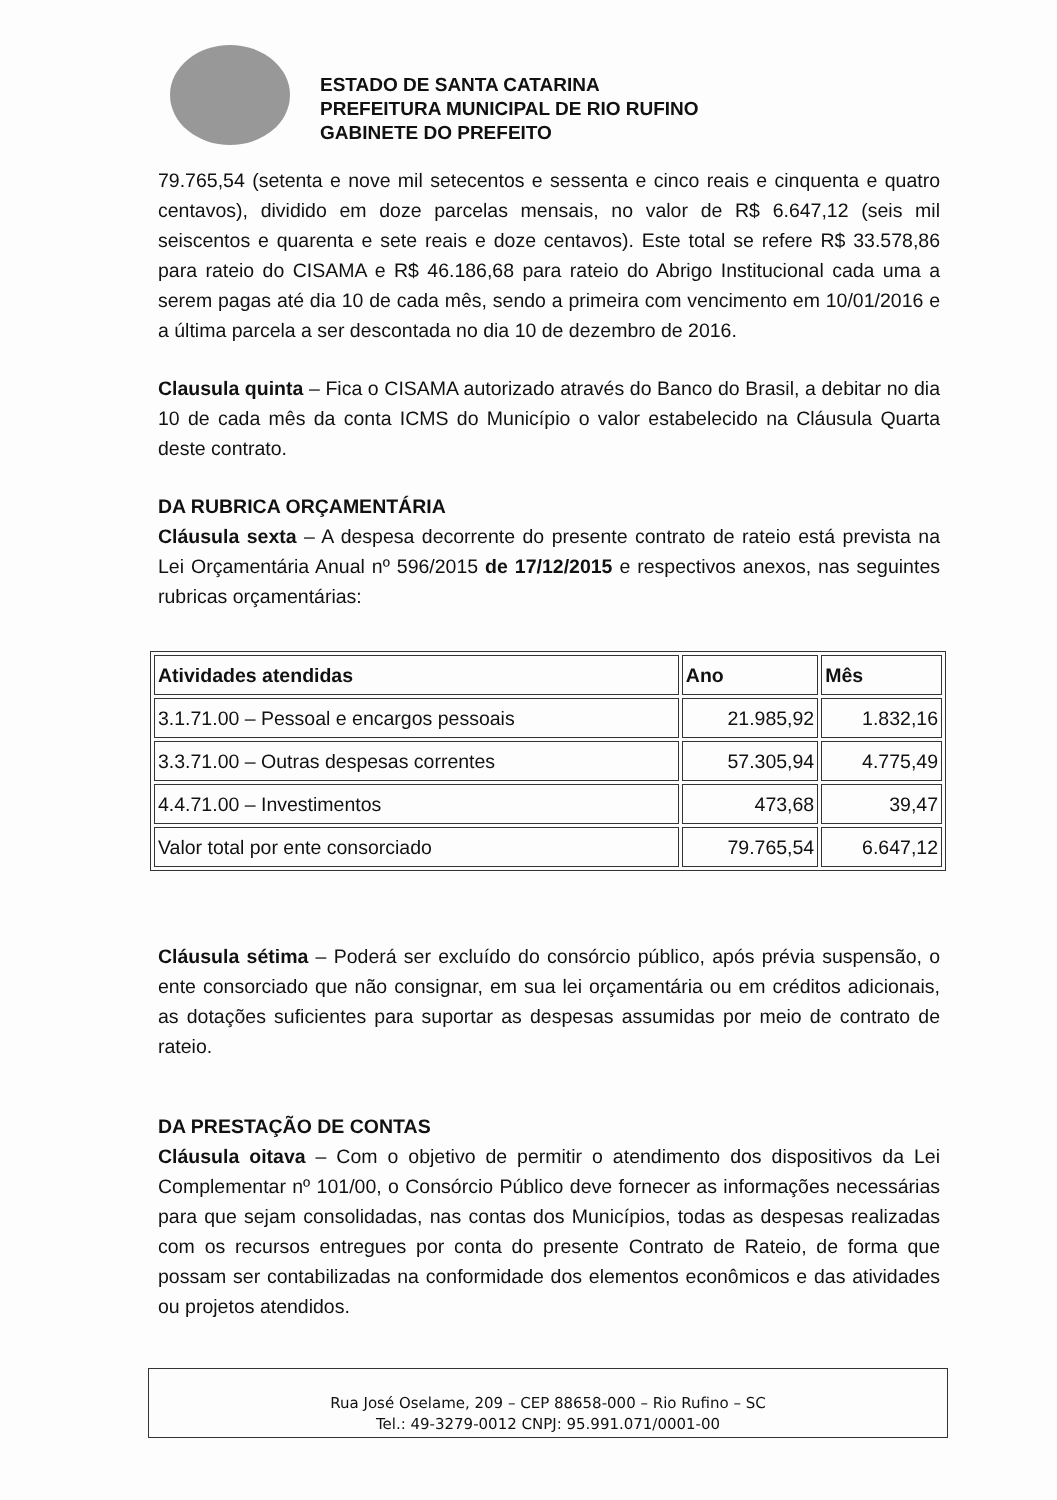ESTADO DE SANTA CATARINA
PREFEITURA MUNICIPAL DE RIO RUFINO
GABINETE DO PREFEITO
79.765,54 (setenta e nove mil setecentos e sessenta e cinco reais e cinquenta e quatro centavos), dividido em doze parcelas mensais, no valor de R$ 6.647,12 (seis mil seiscentos e quarenta e sete reais e doze centavos). Este total se refere R$ 33.578,86 para rateio do CISAMA e R$ 46.186,68 para rateio do Abrigo Institucional cada uma a serem pagas até dia 10 de cada mês, sendo a primeira com vencimento em 10/01/2016 e a última parcela a ser descontada no dia 10 de dezembro de 2016.
Clausula quinta – Fica o CISAMA autorizado através do Banco do Brasil, a debitar no dia 10 de cada mês da conta ICMS do Município o valor estabelecido na Cláusula Quarta deste contrato.
DA RUBRICA ORÇAMENTÁRIA
Cláusula sexta – A despesa decorrente do presente contrato de rateio está prevista na Lei Orçamentária Anual nº 596/2015 de 17/12/2015 e respectivos anexos, nas seguintes rubricas orçamentárias:
| Atividades atendidas | Ano | Mês |
| --- | --- | --- |
| 3.1.71.00 – Pessoal e encargos pessoais | 21.985,92 | 1.832,16 |
| 3.3.71.00 – Outras despesas correntes | 57.305,94 | 4.775,49 |
| 4.4.71.00 – Investimentos | 473,68 | 39,47 |
| Valor total por ente consorciado | 79.765,54 | 6.647,12 |
Cláusula sétima – Poderá ser excluído do consórcio público, após prévia suspensão, o ente consorciado que não consignar, em sua lei orçamentária ou em créditos adicionais, as dotações suficientes para suportar as despesas assumidas por meio de contrato de rateio.
DA PRESTAÇÃO DE CONTAS
Cláusula oitava – Com o objetivo de permitir o atendimento dos dispositivos da Lei Complementar nº 101/00, o Consórcio Público deve fornecer as informações necessárias para que sejam consolidadas, nas contas dos Municípios, todas as despesas realizadas com os recursos entregues por conta do presente Contrato de Rateio, de forma que possam ser contabilizadas na conformidade dos elementos econômicos e das atividades ou projetos atendidos.
Rua José Oselame, 209 – CEP 88658-000 – Rio Rufino – SC
Tel.: 49-3279-0012 CNPJ: 95.991.071/0001-00